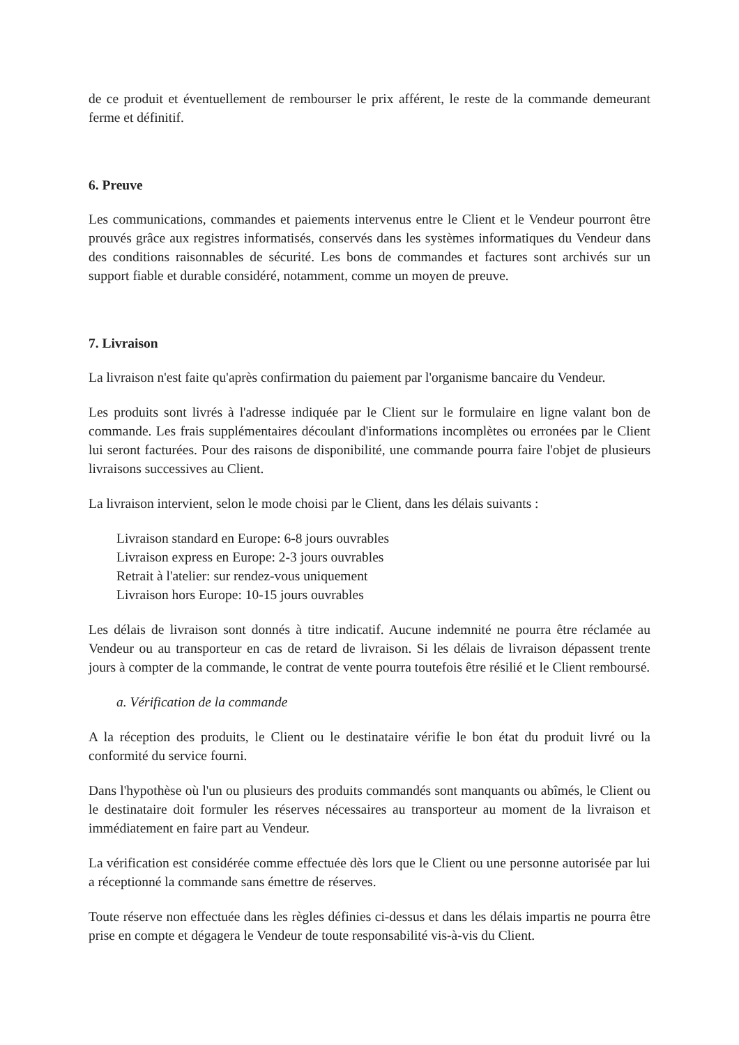de ce produit et éventuellement de rembourser le prix afférent, le reste de la commande demeurant ferme et définitif.
6. Preuve
Les communications, commandes et paiements intervenus entre le Client et le Vendeur pourront être prouvés grâce aux registres informatisés, conservés dans les systèmes informatiques du Vendeur dans des conditions raisonnables de sécurité. Les bons de commandes et factures sont archivés sur un support fiable et durable considéré, notamment, comme un moyen de preuve.
7. Livraison
La livraison n'est faite qu'après confirmation du paiement par l'organisme bancaire du Vendeur.
Les produits sont livrés à l'adresse indiquée par le Client sur le formulaire en ligne valant bon de commande. Les frais supplémentaires découlant d'informations incomplètes ou erronées par le Client lui seront facturées. Pour des raisons de disponibilité, une commande pourra faire l'objet de plusieurs livraisons successives au Client.
La livraison intervient, selon le mode choisi par le Client, dans les délais suivants :
Livraison standard en Europe: 6-8 jours ouvrables
Livraison express en Europe: 2-3 jours ouvrables
Retrait à l'atelier: sur rendez-vous uniquement
Livraison hors Europe: 10-15 jours ouvrables
Les délais de livraison sont donnés à titre indicatif. Aucune indemnité ne pourra être réclamée au Vendeur ou au transporteur en cas de retard de livraison. Si les délais de livraison dépassent trente jours à compter de la commande, le contrat de vente pourra toutefois être résilié et le Client remboursé.
a. Vérification de la commande
A la réception des produits, le Client ou le destinataire vérifie le bon état du produit livré ou la conformité du service fourni.
Dans l'hypothèse où l'un ou plusieurs des produits commandés sont manquants ou abîmés, le Client ou le destinataire doit formuler les réserves nécessaires au transporteur au moment de la livraison et immédiatement en faire part au Vendeur.
La vérification est considérée comme effectuée dès lors que le Client ou une personne autorisée par lui a réceptionné la commande sans émettre de réserves.
Toute réserve non effectuée dans les règles définies ci-dessus et dans les délais impartis ne pourra être prise en compte et dégagera le Vendeur de toute responsabilité vis-à-vis du Client.